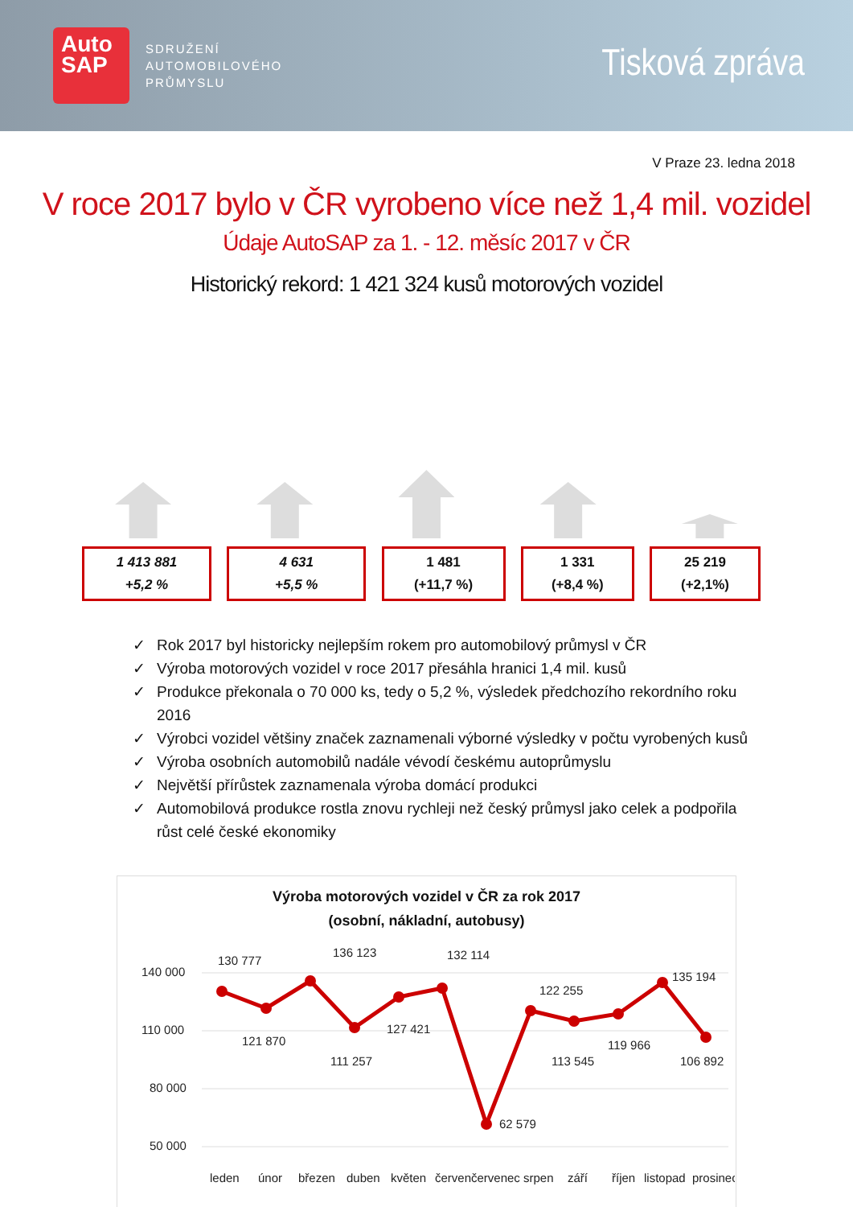Auto
SAP
SDRUŽENÍ
AUTOMOBILOVÉHO
PRŮMYSLU
Tisková zpráva
V Praze 23. ledna 2018
V roce 2017 bylo v ČR vyrobeno více než 1,4 mil. vozidel
Údaje AutoSAP za 1. - 12. měsíc 2017 v ČR
Historický rekord: 1 421 324 kusů motorových vozidel
1 413 881
+5,2 %
4 631
+5,5 %
1 481
(+11,7 %)
1 331
(+8,4 %)
25 219
(+2,1%)
✓ Rok 2017 byl historicky nejlepším rokem pro automobilový průmysl v ČR
✓ Výroba motorových vozidel v roce 2017 přesáhla hranici 1,4 mil. kusů
✓ Produkce překonala o 70 000 ks, tedy o 5,2 %, výsledek předchozího rekordního roku 2016
✓ Výrobci vozidel většiny značek zaznamenali výborné výsledky v počtu vyrobených kusů
✓ Výroba osobních automobilů nadále vévodí českému autoprůmyslu
✓ Největší přírůstek zaznamenala výroba domácí produkci
✓ Automobilová produkce rostla znovu rychleji než český průmysl jako celek a podpořila růst celé české ekonomiky
Výroba motorových vozidel v ČR za rok 2017
(osobní, nákladní, autobusy)
140 000
110 000
80 000
50 000
130 777
121 870
136 123
111 257
127 421
132 114
62 579
122 255
113 545
119 966
135 194
106 892
leden
únor
březen
duben
květen
červen
červenec
srpen
září
říjen
listopad
prosinec